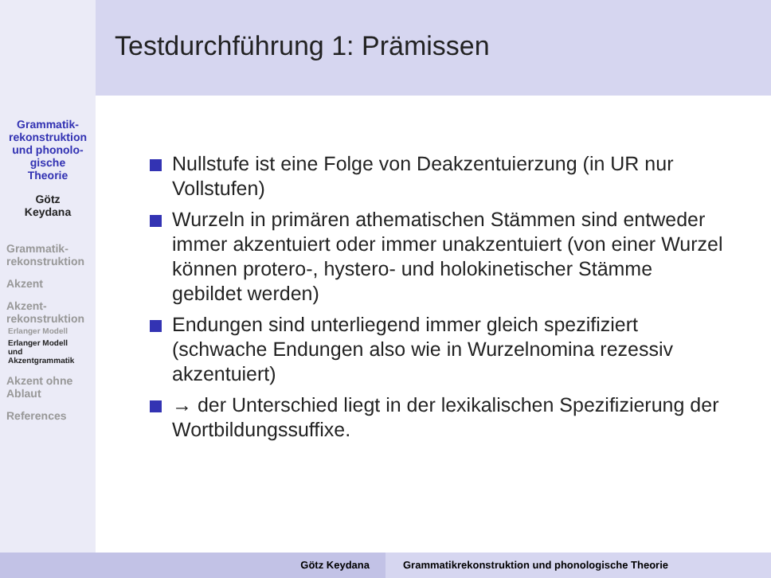Testdurchführung 1: Prämissen
Grammatik-
rekonstruktion
und phonolo-
gische
Theorie
Götz
Keydana
Grammatik-
rekonstruktion
Akzent
Akzent-
rekonstruktion
Erlanger Modell
Erlanger Modell
und
Akzentgrammatik
Akzent ohne
Ablaut
References
Nullstufe ist eine Folge von Deakzentuierzung (in UR nur Vollstufen)
Wurzeln in primären athematischen Stämmen sind entweder immer akzentuiert oder immer unakzentuiert (von einer Wurzel können protero-, hystero- und holokinetischer Stämme gebildet werden)
Endungen sind unterliegend immer gleich spezifiziert (schwache Endungen also wie in Wurzelnomina rezessiv akzentuiert)
→ der Unterschied liegt in der lexikalischen Spezifizierung der Wortbildungssuffixe.
Götz Keydana Grammatikrekonstruktion und phonologische Theorie